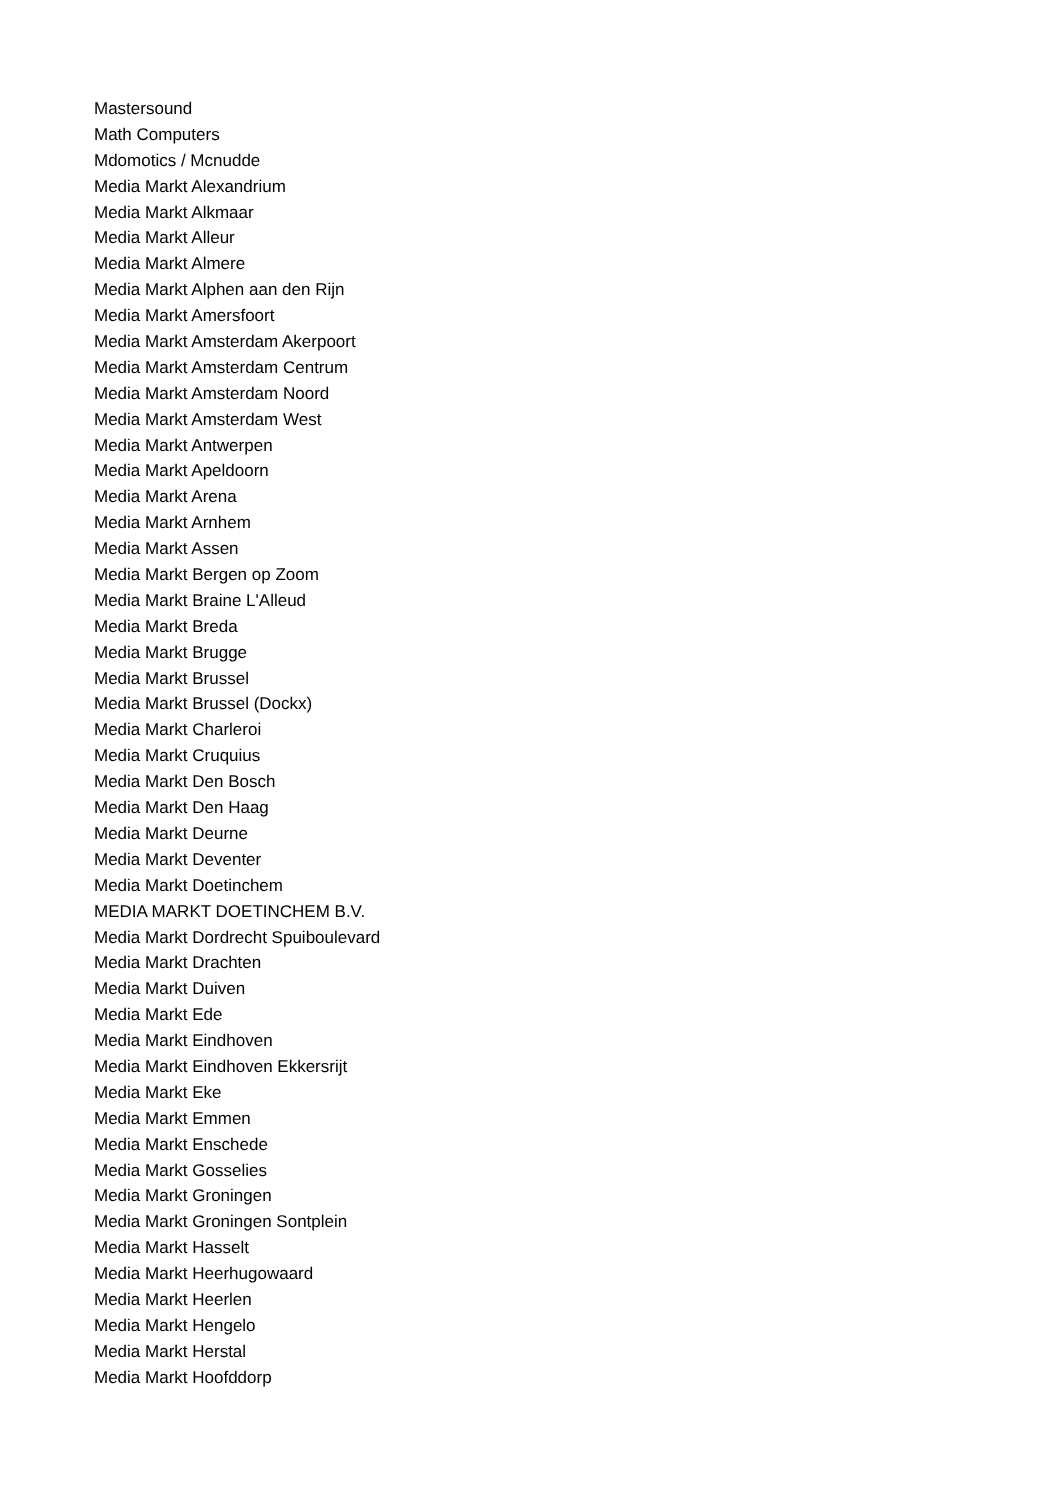Mastersound
Math Computers
Mdomotics / Mcnudde
Media Markt Alexandrium
Media Markt Alkmaar
Media Markt Alleur
Media Markt Almere
Media Markt Alphen aan den Rijn
Media Markt Amersfoort
Media Markt Amsterdam Akerpoort
Media Markt Amsterdam Centrum
Media Markt Amsterdam Noord
Media Markt Amsterdam West
Media Markt Antwerpen
Media Markt Apeldoorn
Media Markt Arena
Media Markt Arnhem
Media Markt Assen
Media Markt Bergen op Zoom
Media Markt Braine L'Alleud
Media Markt Breda
Media Markt Brugge
Media Markt Brussel
Media Markt Brussel (Dockx)
Media Markt Charleroi
Media Markt Cruquius
Media Markt Den Bosch
Media Markt Den Haag
Media Markt Deurne
Media Markt Deventer
Media Markt Doetinchem
MEDIA MARKT DOETINCHEM B.V.
Media Markt Dordrecht Spuiboulevard
Media Markt Drachten
Media Markt Duiven
Media Markt Ede
Media Markt Eindhoven
Media Markt Eindhoven Ekkersrijt
Media Markt Eke
Media Markt Emmen
Media Markt Enschede
Media Markt Gosselies
Media Markt Groningen
Media Markt Groningen Sontplein
Media Markt Hasselt
Media Markt Heerhugowaard
Media Markt Heerlen
Media Markt Hengelo
Media Markt Herstal
Media Markt Hoofddorp